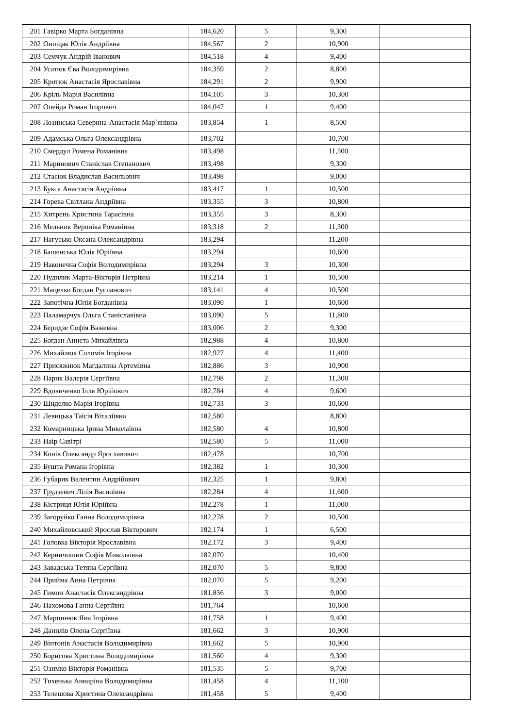| 201 | Гавірко Марта Богданівна | 184,620 | 5 | 9,300 | |
| 202 | Онищак Юлія Андріївна | 184,567 | 2 | 10,900 | |
| 203 | Семчук Андрій Іванович | 184,518 | 4 | 9,400 | |
| 204 | Усатюк Єва Володимирівна | 184,359 | 2 | 8,800 | |
| 205 | Кротюк Анастасія Ярославівна | 184,291 | 2 | 9,900 | |
| 206 | Кріль Марія Василівна | 184,105 | 3 | 10,300 | |
| 207 | Опейда Роман Ігорович | 184,047 | 1 | 9,400 | |
| 208 | Лозинська Северина-Анастасія Мар`янівна | 183,854 | 1 | 8,500 | |
| 209 | Адамська Ольга Олександрівна | 183,702 | | 10,700 | |
| 210 | Смердул Ромена Романівна | 183,498 | | 11,500 | |
| 211 | Маринович Станіслав Степанович | 183,498 | | 9,300 | |
| 212 | Стасюк Владислав Васильович | 183,498 | | 9,000 | |
| 213 | Букса Анастасія Андріївна | 183,417 | 1 | 10,500 | |
| 214 | Горева Світлана Андріївна | 183,355 | 3 | 10,800 | |
| 215 | Хитрень Христина Тарасівна | 183,355 | 3 | 8,300 | |
| 216 | Мельник Вероніка Романівна | 183,318 | 2 | 11,300 | |
| 217 | Нагусько Оксана Олександрівна | 183,294 | | 11,200 | |
| 218 | Башенська Юлія Юріївна | 183,294 | | 10,600 | |
| 219 | Наконечна Софія Володимирівна | 183,294 | 3 | 10,300 | |
| 220 | Пудилик Марта-Вікторія Петрівна | 183,214 | 1 | 10,500 | |
| 221 | Мацелко Богдан Русланович | 183,141 | 4 | 10,500 | |
| 222 | Запотічна Юлія Богданівна | 183,090 | 1 | 10,600 | |
| 223 | Паламарчук Ольга Станіславівна | 183,090 | 5 | 11,800 | |
| 224 | Беридзе Софія Важевна | 183,006 | 2 | 9,300 | |
| 225 | Богдан Аннета Михайлівна | 182,988 | 4 | 10,800 | |
| 226 | Михайлюк Соломія Ігорівна | 182,927 | 4 | 11,400 | |
| 227 | Присяжнюк Магдалина Артемівна | 182,886 | 3 | 10,900 | |
| 228 | Парик Валерія Сергіївна | 182,798 | 2 | 11,300 | |
| 229 | Вдовиченко Ілля Юрійович | 182,784 | 4 | 9,600 | |
| 230 | Шиделко Марія Ігорівна | 182,733 | 3 | 10,600 | |
| 231 | Левицька Таїсія Віталіївна | 182,580 | | 8,800 | |
| 232 | Комарницька Ірина Миколаївна | 182,580 | 4 | 10,800 | |
| 233 | Наір Савітрі | 182,580 | 5 | 11,000 | |
| 234 | Конів Олександр Ярославович | 182,478 | | 10,700 | |
| 235 | Бушта Романа Ігорівна | 182,382 | 1 | 10,300 | |
| 236 | Губарик Валентин Андрійович | 182,325 | 1 | 9,800 | |
| 237 | Грудзевич Лілія Василівна | 182,284 | 4 | 11,600 | |
| 238 | Кістриця Юлія Юріївна | 182,278 | 1 | 11,000 | |
| 239 | Загоруйко Ганна Володимирівна | 182,278 | 2 | 10,500 | |
| 240 | Михайловський Ярослав Вікторович | 182,174 | 1 | 6,500 | |
| 241 | Головка Вікторія Ярославівна | 182,172 | 3 | 9,400 | |
| 242 | Керничишин Софія Миколаївна | 182,070 | | 10,400 | |
| 243 | Завадська Тетяна Сергіївна | 182,070 | 5 | 9,800 | |
| 244 | Прийма Анна Петрівна | 182,070 | 5 | 9,200 | |
| 245 | Гимон Анастасія Олександрівна | 181,856 | 3 | 9,000 | |
| 246 | Пахомова Ганна Сергіївна | 181,764 | | 10,600 | |
| 247 | Марцинюк Яна Ігорівна | 181,758 | 1 | 9,400 | |
| 248 | Данилів Олена Сергіївна | 181,662 | 3 | 10,900 | |
| 249 | Вінтонів Анастасія Володимирівна | 181,662 | 5 | 10,900 | |
| 250 | Борисова Христина Володимирівна | 181,560 | 4 | 9,300 | |
| 251 | Озимко Вікторія Романівна | 181,535 | 5 | 9,700 | |
| 252 | Тихенька Аннаріна Володимирівна | 181,458 | 4 | 11,100 | |
| 253 | Телешова Христина Олександрівна | 181,458 | 5 | 9,400 | |